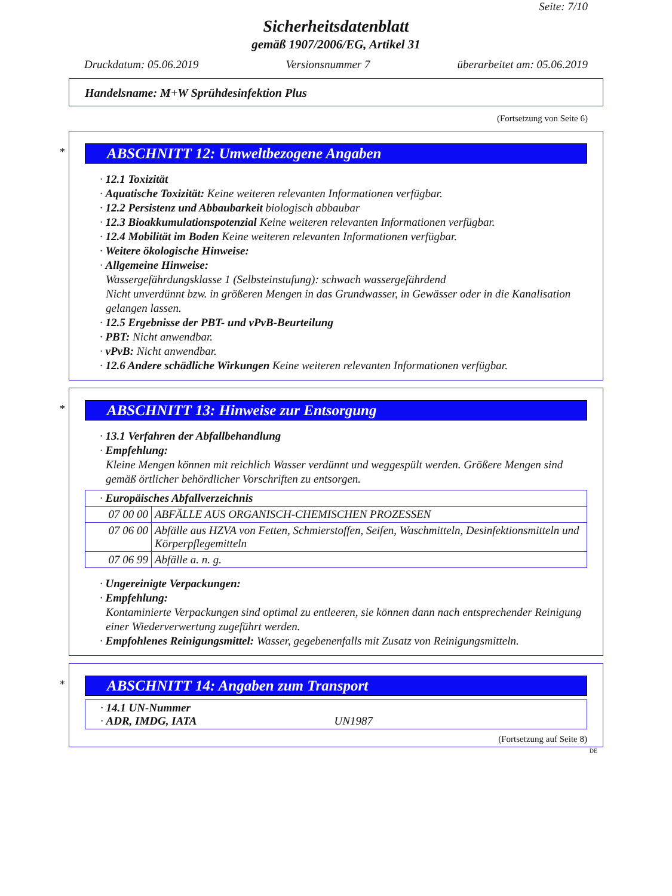Seite: 7/10
Sicherheitsdatenblatt
gemäß 1907/2006/EG, Artikel 31
Druckdatum: 05.06.2019 Versionsnummer 7 überarbeitet am: 05.06.2019
Handelsname: M+W Sprühdesinfektion Plus
(Fortsetzung von Seite 6)
*
ABSCHNITT 12: Umweltbezogene Angaben
· 12.1 Toxizität
· Aquatische Toxizität: Keine weiteren relevanten Informationen verfügbar.
· 12.2 Persistenz und Abbaubarkeit biologisch abbaubar
· 12.3 Bioakkumulationspotenzial Keine weiteren relevanten Informationen verfügbar.
· 12.4 Mobilität im Boden Keine weiteren relevanten Informationen verfügbar.
· Weitere ökologische Hinweise:
· Allgemeine Hinweise:
Wassergefährdungsklasse 1 (Selbsteinstufung): schwach wassergefährdend
Nicht unverdünnt bzw. in größeren Mengen in das Grundwasser, in Gewässer oder in die Kanalisation gelangen lassen.
· 12.5 Ergebnisse der PBT- und vPvB-Beurteilung
· PBT: Nicht anwendbar.
· vPvB: Nicht anwendbar.
· 12.6 Andere schädliche Wirkungen Keine weiteren relevanten Informationen verfügbar.
*
ABSCHNITT 13: Hinweise zur Entsorgung
· 13.1 Verfahren der Abfallbehandlung
· Empfehlung:
Kleine Mengen können mit reichlich Wasser verdünnt und weggespült werden. Größere Mengen sind gemäß örtlicher behördlicher Vorschriften zu entsorgen.
| · Europäisches Abfallverzeichnis | |
| 07 00 00 | ABFÄLLE AUS ORGANISCH-CHEMISCHEN PROZESSEN |
| 07 06 00 | Abfälle aus HZVA von Fetten, Schmierstoffen, Seifen, Waschmitteln, Desinfektionsmitteln und Körperpflegemitteln |
| 07 06 99 | Abfälle a. n. g. |
· Ungereinigte Verpackungen:
· Empfehlung:
Kontaminierte Verpackungen sind optimal zu entleeren, sie können dann nach entsprechender Reinigung einer Wiederverwertung zugeführt werden.
· Empfohlenes Reinigungsmittel: Wasser, gegebenenfalls mit Zusatz von Reinigungsmitteln.
*
ABSCHNITT 14: Angaben zum Transport
| · 14.1 UN-Nummer · ADR, IMDG, IATA UN1987 |
(Fortsetzung auf Seite 8)
DE